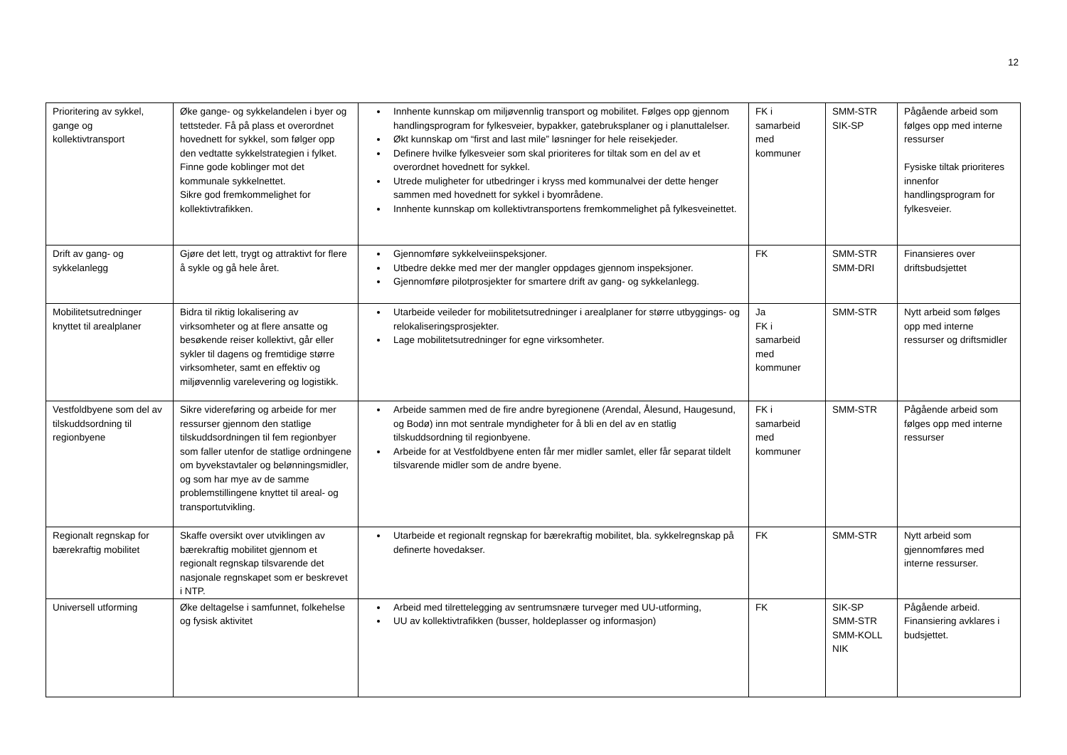12
| Prioritering av sykkel, gange og kollektivtransport | Øke gange- og sykkelandelen i byer og tettsteder. Få på plass et overordnet hovednett for sykkel, som følger opp den vedtatte sykkelstrategien i fylket. Finne gode koblinger mot det kommunale sykkelnettet. Sikre god fremkommelighet for kollektivtrafikken. | Innhente kunnskap om miljøvennlig transport og mobilitet. Følges opp gjennom handlingsprogram for fylkesveier, bypakker, gatebruksplaner og i planuttalelser. Økt kunnskap om “first and last mile” løsninger for hele reisekjeder. Definere hvilke fylkesveier som skal prioriteres for tiltak som en del av et overordnet hovednett for sykkel. Utrede muligheter for utbedringer i kryss med kommunalvei der dette henger sammen med hovednett for sykkel i byområdene. Innhente kunnskap om kollektivtransportens fremkommelighet på fylkesveinettet. | FK i samarbeid med kommuner | SMM-STR SIK-SP | Pågående arbeid som følges opp med interne ressurser Fysiske tiltak prioriteres innenfor handlingsprogram for fylkesveier. |
| Drift av gang- og sykkelanlegg | Gjøre det lett, trygt og attraktivt for flere å sykle og gå hele året. | Gjennomføre sykkelveiinspeksjoner. Utbedre dekke med mer der mangler oppdages gjennom inspeksjoner. Gjennomføre pilotprosjekter for smartere drift av gang- og sykkelanlegg. | FK | SMM-STR SMM-DRI | Finansieres over driftsbudsjettet |
| Mobilitetsutredninger knyttet til arealplaner | Bidra til riktig lokalisering av virksomheter og at flere ansatte og besøkende reiser kollektivt, går eller sykler til dagens og fremtidige større virksomheter, samt en effektiv og miljøvennlig varelevering og logistikk. | Utarbeide veileder for mobilitetsutredninger i arealplaner for større utbyggings- og relokaliseringsprosjekter. Lage mobilitetsutredninger for egne virksomheter. | Ja FK i samarbeid med kommuner | SMM-STR | Nytt arbeid som følges opp med interne ressurser og driftsmidler |
| Vestfoldbyene som del av tilskuddsordning til regionbyene | Sikre videreføring og arbeide for mer ressurser gjennom den statlige tilskuddsordningen til fem regionbyer som faller utenfor de statlige ordningene om byvekstavtaler og belønningsmidler, og som har mye av de samme problemstillingene knyttet til areal- og transportutvikling. | Arbeide sammen med de fire andre byregionene (Arendal, Ålesund, Haugesund, og Bodø) inn mot sentrale myndigheter for å bli en del av en statlig tilskuddsordning til regionbyene. Arbeide for at Vestfoldbyene enten får mer midler samlet, eller får separat tildelt tilsvarende midler som de andre byene. | FK i samarbeid med kommuner | SMM-STR | Pågående arbeid som følges opp med interne ressurser |
| Regionalt regnskap for bærekraftig mobilitet | Skaffe oversikt over utviklingen av bærekraftig mobilitet gjennom et regionalt regnskap tilsvarende det nasjonale regnskapet som er beskrevet i NTP. | Utarbeide et regionalt regnskap for bærekraftig mobilitet, bla. sykkelregnskap på definerte hovedakser. | FK | SMM-STR | Nytt arbeid som gjennomføres med interne ressurser. |
| Universell utforming | Øke deltagelse i samfunnet, folkehelse og fysisk aktivitet | Arbeid med tilrettelegging av sentrumsnære turveger med UU-utforming, UU av kollektivtrafikken (busser, holdeplasser og informasjon) | FK | SIK-SP SMM-STR SMM-KOLL NIK | Pågående arbeid. Finansiering avklares i budsjettet. |